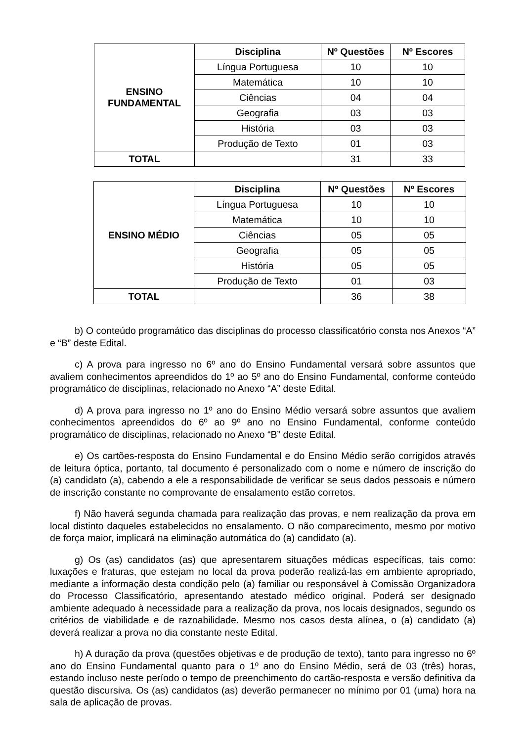| ENSINO FUNDAMENTAL | Disciplina | Nº Questões | Nº Escores |
| | Língua Portuguesa | 10 | 10 |
| | Matemática | 10 | 10 |
| | Ciências | 04 | 04 |
| | Geografia | 03 | 03 |
| | História | 03 | 03 |
| | Produção de Texto | 01 | 03 |
| TOTAL | | 31 | 33 |
| ENSINO MÉDIO | Disciplina | Nº Questões | Nº Escores |
| | Língua Portuguesa | 10 | 10 |
| | Matemática | 10 | 10 |
| | Ciências | 05 | 05 |
| | Geografia | 05 | 05 |
| | História | 05 | 05 |
| | Produção de Texto | 01 | 03 |
| TOTAL | | 36 | 38 |
b) O conteúdo programático das disciplinas do processo classificatório consta nos Anexos “A” e “B” deste Edital.
c) A prova para ingresso no 6º ano do Ensino Fundamental versará sobre assuntos que avaliem conhecimentos apreendidos do 1º ao 5º ano do Ensino Fundamental, conforme conteúdo programático de disciplinas, relacionado no Anexo “A” deste Edital.
d) A prova para ingresso no 1º ano do Ensino Médio versará sobre assuntos que avaliem conhecimentos apreendidos do 6º ao 9º ano no Ensino Fundamental, conforme conteúdo programático de disciplinas, relacionado no Anexo “B” deste Edital.
e) Os cartões-resposta do Ensino Fundamental e do Ensino Médio serão corrigidos através de leitura óptica, portanto, tal documento é personalizado com o nome e número de inscrição do (a) candidato (a), cabendo a ele a responsabilidade de verificar se seus dados pessoais e número de inscrição constante no comprovante de ensalamento estão corretos.
f) Não haverá segunda chamada para realização das provas, e nem realização da prova em local distinto daqueles estabelecidos no ensalamento. O não comparecimento, mesmo por motivo de força maior, implicará na eliminação automática do (a) candidato (a).
g) Os (as) candidatos (as) que apresentarem situações médicas específicas, tais como: luxações e fraturas, que estejam no local da prova poderão realizá-las em ambiente apropriado, mediante a informação desta condição pelo (a) familiar ou responsável à Comissão Organizadora do Processo Classificatório, apresentando atestado médico original. Poderá ser designado ambiente adequado à necessidade para a realização da prova, nos locais designados, segundo os critérios de viabilidade e de razoabilidade. Mesmo nos casos desta alínea, o (a) candidato (a) deverá realizar a prova no dia constante neste Edital.
h) A duração da prova (questões objetivas e de produção de texto), tanto para ingresso no 6º ano do Ensino Fundamental quanto para o 1º ano do Ensino Médio, será de 03 (três) horas, estando incluso neste período o tempo de preenchimento do cartão-resposta e versão definitiva da questão discursiva. Os (as) candidatos (as) deverão permanecer no mínimo por 01 (uma) hora na sala de aplicação de provas.